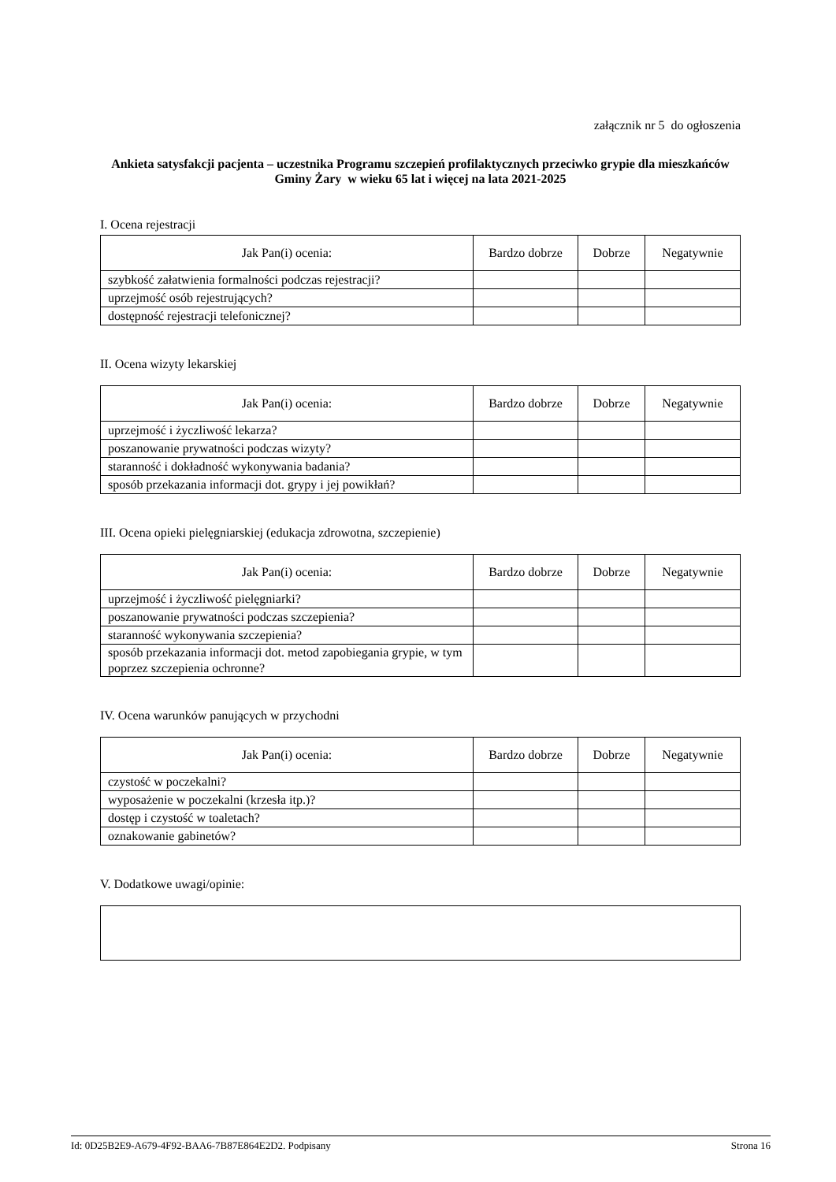załącznik nr 5 do ogłoszenia
Ankieta satysfakcji pacjenta – uczestnika Programu szczepień profilaktycznych przeciwko grypie dla mieszkańców Gminy Żary w wieku 65 lat i więcej na lata 2021-2025
I. Ocena rejestracji
| Jak Pan(i) ocenia: | Bardzo dobrze | Dobrze | Negatywnie |
| --- | --- | --- | --- |
| szybkość załatwienia formalności podczas rejestracji? | | | |
| uprzejmość osób rejestrujących? | | | |
| dostępność rejestracji telefonicznej? | | | |
II. Ocena wizyty lekarskiej
| Jak Pan(i) ocenia: | Bardzo dobrze | Dobrze | Negatywnie |
| --- | --- | --- | --- |
| uprzejmość i życzliwość lekarza? | | | |
| poszanowanie prywatności podczas wizyty? | | | |
| staranność i dokładność wykonywania badania? | | | |
| sposób przekazania informacji dot. grypy i jej powikłań? | | | |
III. Ocena opieki pielęgniarskiej (edukacja zdrowotna, szczepienie)
| Jak Pan(i) ocenia: | Bardzo dobrze | Dobrze | Negatywnie |
| --- | --- | --- | --- |
| uprzejmość i życzliwość pielęgniarki? | | | |
| poszanowanie prywatności podczas szczepienia? | | | |
| staranność wykonywania szczepienia? | | | |
| sposób przekazania informacji dot. metod zapobiegania grypie, w tym poprzez szczepienia ochronne? | | | |
IV. Ocena warunków panujących w przychodni
| Jak Pan(i) ocenia: | Bardzo dobrze | Dobrze | Negatywnie |
| --- | --- | --- | --- |
| czystość w poczekalni? | | | |
| wyposażenie w poczekalni (krzesła itp.)? | | | |
| dostęp i czystość w toaletach? | | | |
| oznakowanie gabinetów? | | | |
V. Dodatkowe uwagi/opinie:
Id: 0D25B2E9-A679-4F92-BAA6-7B87E864E2D2. Podpisany Strona 16